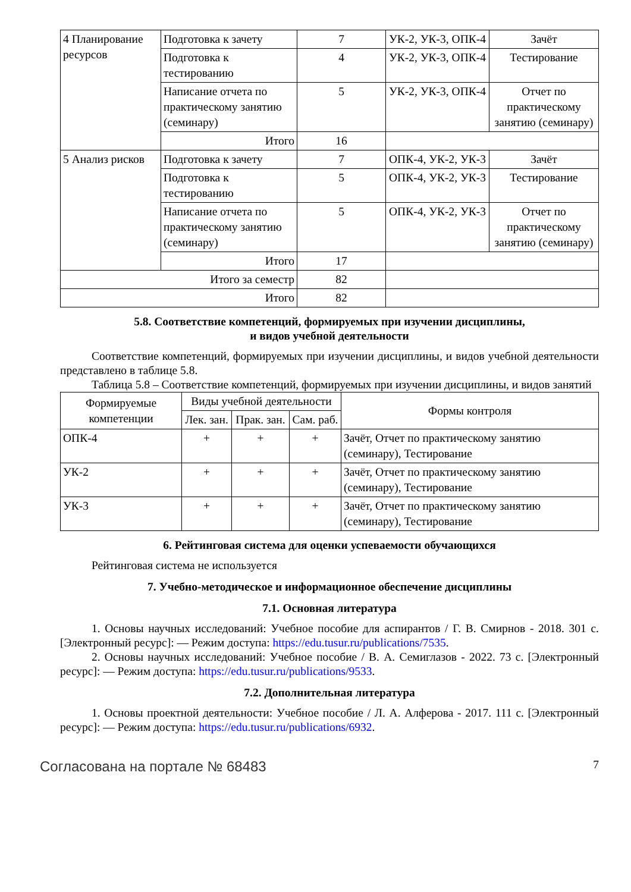| 4 Планирование ресурсов | Подготовка к зачету | 7 | УК-2, УК-3, ОПК-4 | Зачёт |
| | Подготовка к тестированию | 4 | УК-2, УК-3, ОПК-4 | Тестирование |
| | Написание отчета по практическому занятию (семинару) | 5 | УК-2, УК-3, ОПК-4 | Отчет по практическому занятию (семинару) |
| | Итого | 16 | | |
| 5 Анализ рисков | Подготовка к зачету | 7 | ОПК-4, УК-2, УК-3 | Зачёт |
| | Подготовка к тестированию | 5 | ОПК-4, УК-2, УК-3 | Тестирование |
| | Написание отчета по практическому занятию (семинару) | 5 | ОПК-4, УК-2, УК-3 | Отчет по практическому занятию (семинару) |
| | Итого | 17 | | |
| Итого за семестр | | 82 | | |
| Итого | | 82 | | |
5.8. Соответствие компетенций, формируемых при изучении дисциплины,
и видов учебной деятельности
Соответствие компетенций, формируемых при изучении дисциплины, и видов учебной деятельности представлено в таблице 5.8.
Таблица 5.8 – Соответствие компетенций, формируемых при изучении дисциплины, и видов занятий
| Формируемые компетенции | Виды учебной деятельности | | | Формы контроля |
| --- | --- | --- | --- | --- |
| | Лек. зан. | Прак. зан. | Сам. раб. | |
| ОПК-4 | + | + | + | Зачёт, Отчет по практическому занятию (семинару), Тестирование |
| УК-2 | + | + | + | Зачёт, Отчет по практическому занятию (семинару), Тестирование |
| УК-3 | + | + | + | Зачёт, Отчет по практическому занятию (семинару), Тестирование |
6. Рейтинговая система для оценки успеваемости обучающихся
Рейтинговая система не используется
7. Учебно-методическое и информационное обеспечение дисциплины
7.1. Основная литература
1. Основы научных исследований: Учебное пособие для аспирантов / Г. В. Смирнов - 2018. 301 с. [Электронный ресурс]: — Режим доступа: https://edu.tusur.ru/publications/7535.
2. Основы научных исследований: Учебное пособие / В. А. Семиглазов - 2022. 73 с. [Электронный ресурс]: — Режим доступа: https://edu.tusur.ru/publications/9533.
7.2. Дополнительная литература
1. Основы проектной деятельности: Учебное пособие / Л. А. Алферова - 2017. 111 с. [Электронный ресурс]: — Режим доступа: https://edu.tusur.ru/publications/6932.
Согласована на портале № 68483 7